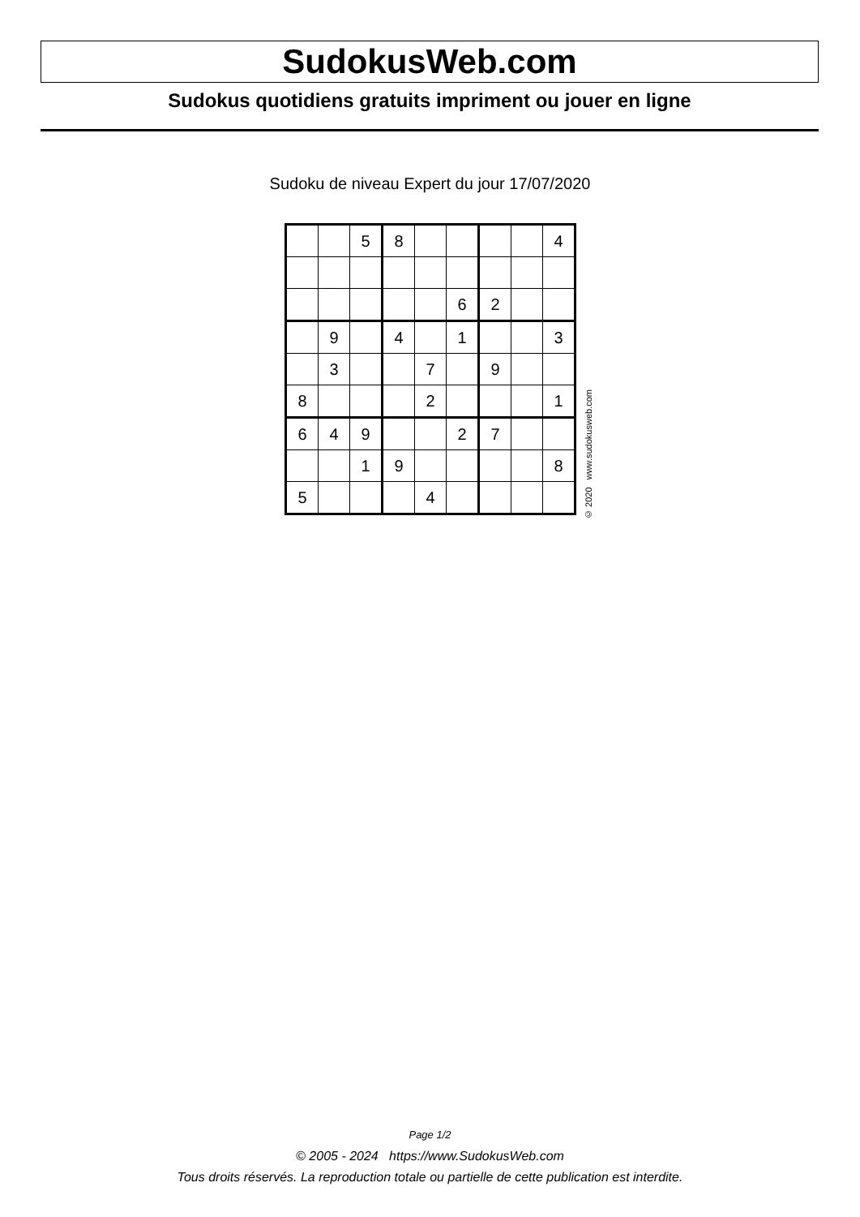SudokusWeb.com
Sudokus quotidiens gratuits impriment ou jouer en ligne
Sudoku de niveau Expert du jour 17/07/2020
| | | 5 | 8 | | | | | 4 |
| | | | | | 6 | 2 | | |
| | 9 | | 4 | | 1 | | | 3 |
| | 3 | | | 7 | | 9 | | |
| 8 | | | | 2 | | | | 1 |
| 6 | 4 | 9 | | | 2 | 7 | | |
| | | 1 | 9 | | | | | 8 |
| 5 | | | | 4 | | | | |
© 2020 www.sudokusweb.com
Page 1/2
© 2005 - 2024 https://www.SudokusWeb.com
Tous droits réservés. La reproduction totale ou partielle de cette publication est interdite.